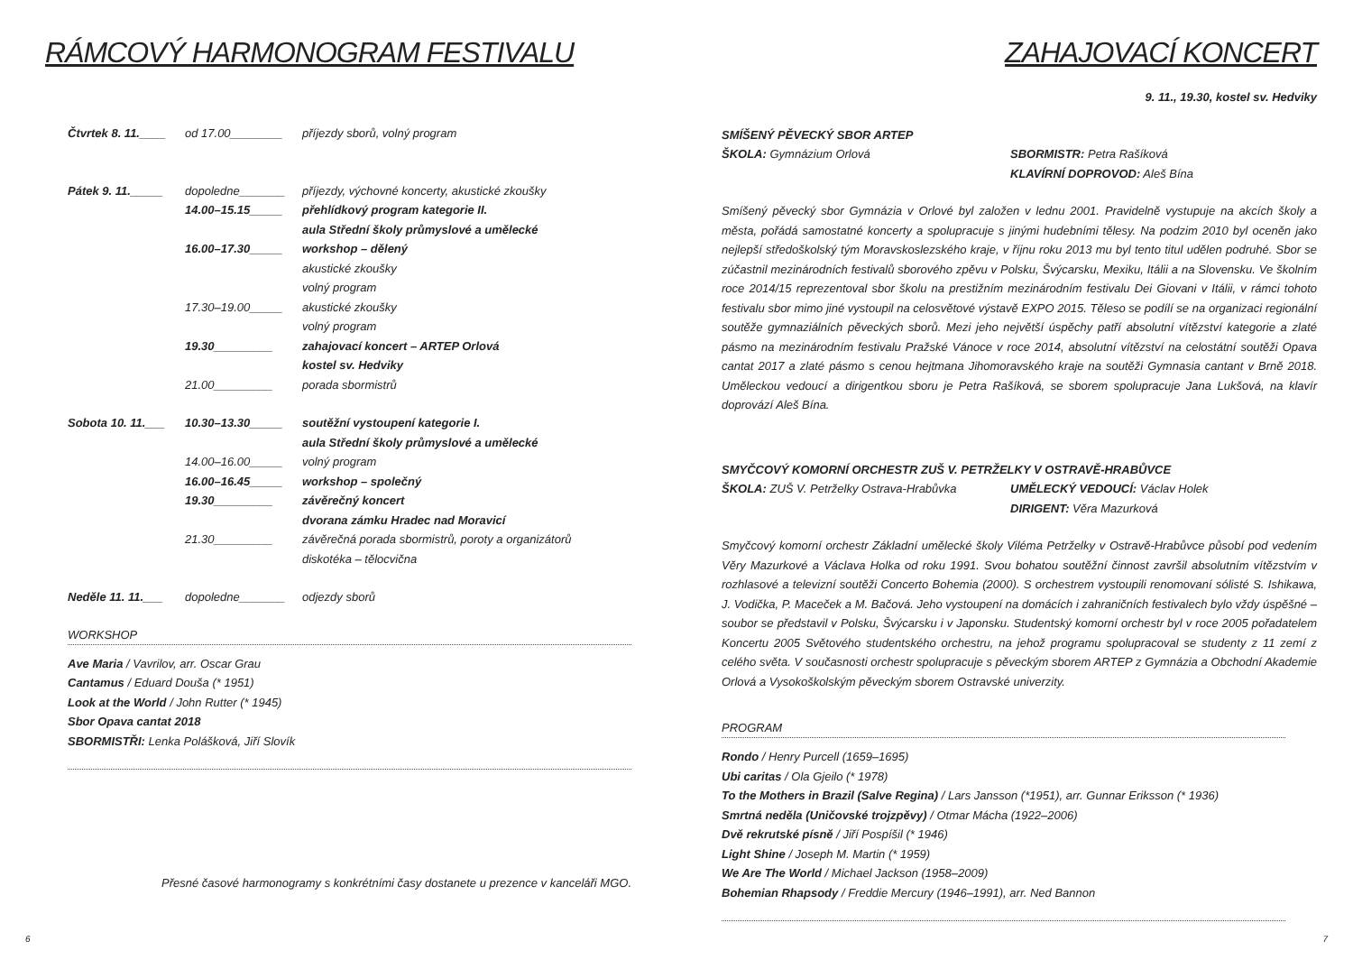RÁMCOVÝ HARMONOGRAM FESTIVALU
Čtvrtek 8. 11.____ od 17.00________ příjezdy sborů, volný program
Pátek 9. 11._____ dopoledne_______ příjezdy, výchovné koncerty, akustické zkoušky
14.00–15.15_____ přehlídkový program kategorie II.
aula Střední školy průmyslové a umělecké
16.00–17.30_____ workshop – dělený
akustické zkoušky
volný program
17.30–19.00_____ akustické zkoušky
volný program
19.30_________ zahajovací koncert – ARTEP Orlová
kostel sv. Hedviky
21.00_________ porada sbormistrů
Sobota 10. 11.___ 10.30–13.30_____ soutěžní vystoupení kategorie I.
aula Střední školy průmyslové a umělecké
14.00–16.00_____ volný program
16.00–16.45_____ workshop – společný
19.30_________ závěrečný koncert
dvorana zámku Hradec nad Moravicí
21.30_________ závěrečná porada sbormistrů, poroty a organizátorů
diskotéka – tělocvična
Neděle 11. 11.___ dopoledne_______ odjezdy sborů
WORKSHOP
Ave Maria / Vavrilov, arr. Oscar Grau
Cantamus / Eduard Douša (* 1951)
Look at the World / John Rutter (* 1945)
Sbor Opava cantat 2018
SBORMISTŘI: Lenka Polášková, Jiří Slovík
Přesné časové harmonogramy s konkrétními časy dostanete u prezence v kanceláři MGO.
6
ZAHAJOVACÍ KONCERT
9. 11., 19.30, kostel sv. Hedviky
SMÍŠENÝ PĚVECKÝ SBOR ARTEP
ŠKOLA: Gymnázium Orlová SBORMISTR: Petra Rašíková
KLAVÍRNÍ DOPROVOD: Aleš Bína
Smíšený pěvecký sbor Gymnázia v Orlové byl založen v lednu 2001. Pravidelně vystupuje na akcích školy a města, pořádá samostatné koncerty a spolupracuje s jinými hudebními tělesy. Na podzim 2010 byl oceněn jako nejlepší středoškolský tým Moravskoslezského kraje, v říjnu roku 2013 mu byl tento titul udělen podruhé. Sbor se zúčastnil mezinárodních festivalů sborového zpěvu v Polsku, Švýcarsku, Mexiku, Itálii a na Slovensku. Ve školním roce 2014/15 reprezentoval sbor školu na prestižním mezinárodním festivalu Dei Giovani v Itálii, v rámci tohoto festivalu sbor mimo jiné vystoupil na celosvětové výstavě EXPO 2015. Těleso se podílí se na organizaci regionální soutěže gymnaziálních pěveckých sborů. Mezi jeho největší úspěchy patří absolutní vítězství kategorie a zlaté pásmo na mezinárodním festivalu Pražské Vánoce v roce 2014, absolutní vítězství na celostátní soutěži Opava cantat 2017 a zlaté pásmo s cenou hejtmana Jihomoravského kraje na soutěži Gymnasia cantant v Brně 2018. Uměleckou vedoucí a dirigentkou sboru je Petra Rašíková, se sborem spolupracuje Jana Lukšová, na klavír doprovází Aleš Bína.
SMYČCOVÝ KOMORNÍ ORCHESTR ZUŠ V. PETRŽELKY V OSTRAVĚ-HRABŮVCE
ŠKOLA: ZUŠ V. Petrželky Ostrava-Hrabůvka UMĚLECKÝ VEDOUCÍ: Václav Holek
DIRIGENT: Věra Mazurková
Smyčcový komorní orchestr Základní umělecké školy Viléma Petrželky v Ostravě-Hrabůvce působí pod vedením Věry Mazurkové a Václava Holka od roku 1991. Svou bohatou soutěžní činnost završil absolutním vítězstvím v rozhlasové a televizní soutěži Concerto Bohemia (2000). S orchestrem vystoupili renomovaní sólisté S. Ishikawa, J. Vodička, P. Maceček a M. Bačová. Jeho vystoupení na domácích i zahraničních festivalech bylo vždy úspěšné – soubor se představil v Polsku, Švýcarsku i v Japonsku. Studentský komorní orchestr byl v roce 2005 pořadatelem Koncertu 2005 Světového studentského orchestru, na jehož programu spolupracoval se studenty z 11 zemí z celého světa. V současnosti orchestr spolupracuje s pěveckým sborem ARTEP z Gymnázia a Obchodní Akademie Orlová a Vysokoškolským pěveckým sborem Ostravské univerzity.
PROGRAM
Rondo / Henry Purcell (1659–1695)
Ubi caritas / Ola Gjeilo (* 1978)
To the Mothers in Brazil (Salve Regina) / Lars Jansson (*1951), arr. Gunnar Eriksson (* 1936)
Smrtná neděla (Uničovské trojzpěvy) / Otmar Mácha (1922–2006)
Dvě rekrutské písně / Jiří Pospíšil (* 1946)
Light Shine / Joseph M. Martin (* 1959)
We Are The World / Michael Jackson (1958–2009)
Bohemian Rhapsody / Freddie Mercury (1946–1991), arr. Ned Bannon
7